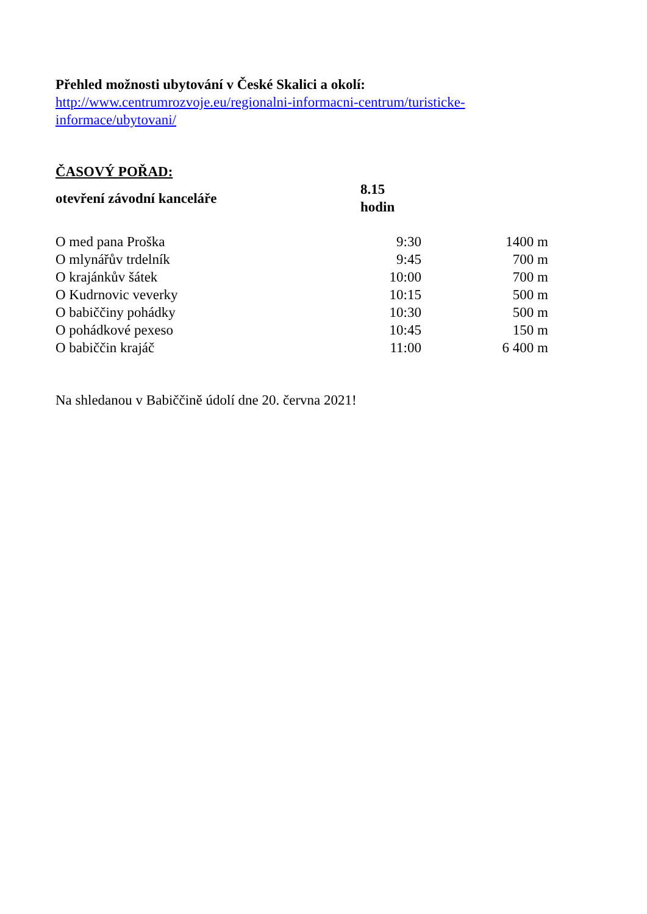Přehled možnosti ubytování v České Skalici a okolí:
http://www.centrumrozvoje.eu/regionalni-informacni-centrum/turisticke-
informace/ubytovani/
ČASOVÝ POŘAD:
| otevření závodní kanceláře | 8.15 hodin | |
| O med pana Proška | 9:30 | 1400 m |
| O mlynářův trdelník | 9:45 | 700 m |
| O krajánkův šátek | 10:00 | 700 m |
| O Kudrnovic veverky | 10:15 | 500 m |
| O babiččiny pohádky | 10:30 | 500 m |
| O pohádkové pexeso | 10:45 | 150 m |
| O babiččin krajáč | 11:00 | 6 400 m |
Na shledanou v Babiččině údolí dne 20. června 2021!